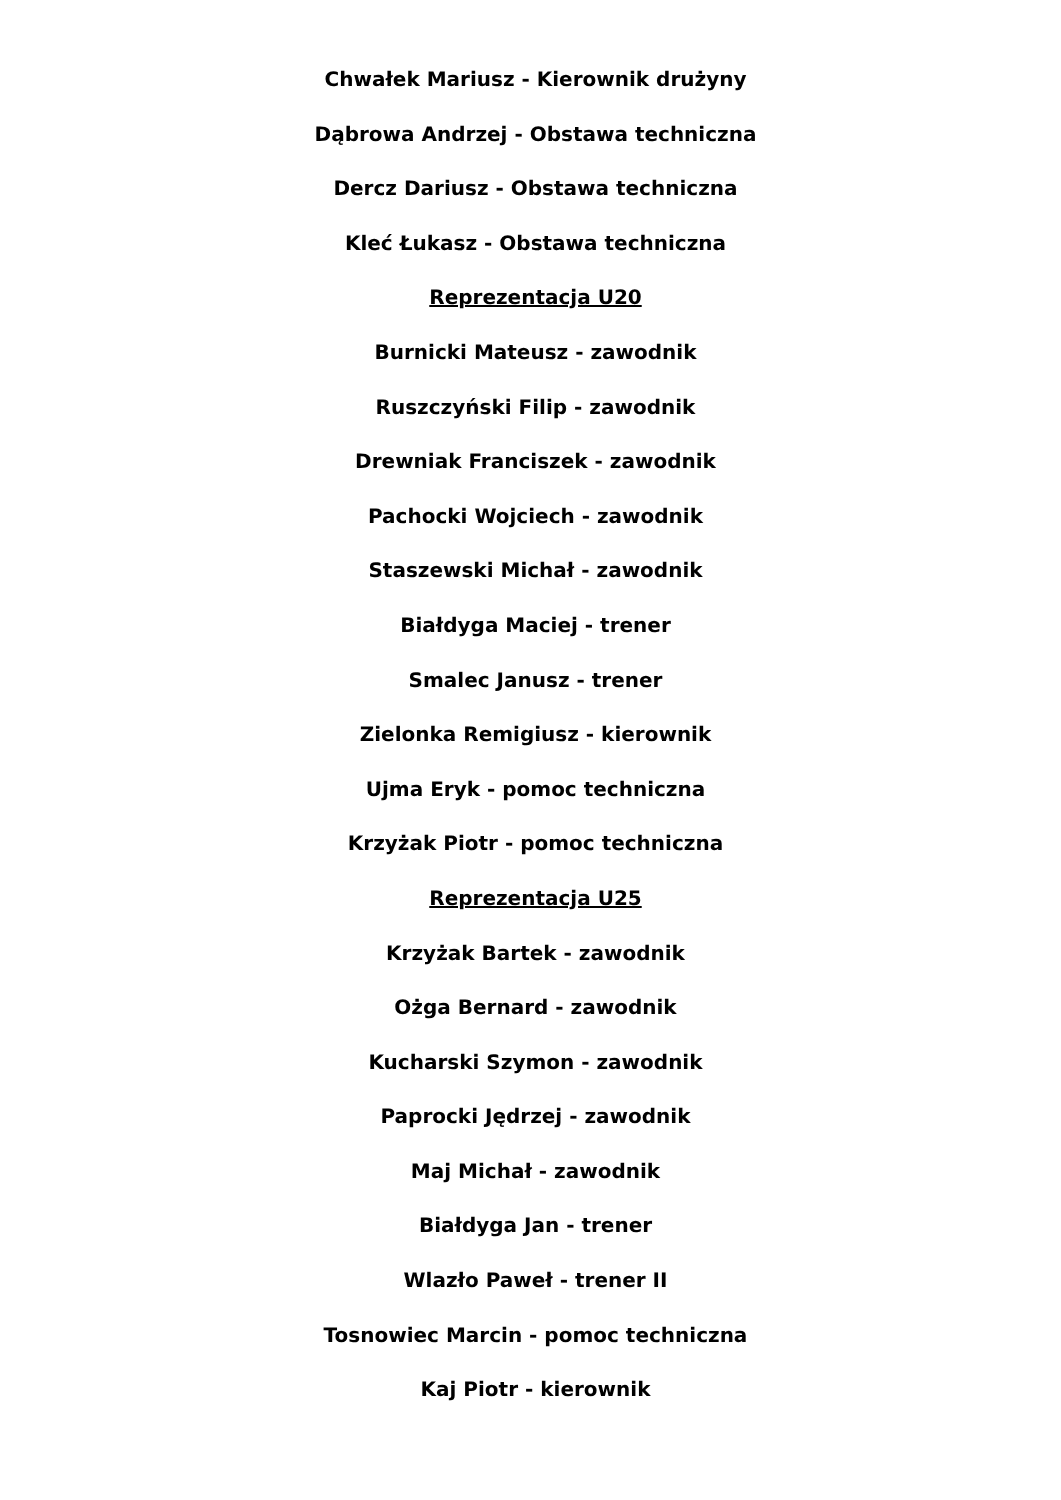Chwałek Mariusz - Kierownik drużyny
Dąbrowa Andrzej - Obstawa techniczna
Dercz Dariusz - Obstawa techniczna
Kleć Łukasz - Obstawa techniczna
Reprezentacja U20
Burnicki Mateusz - zawodnik
Ruszczyński Filip - zawodnik
Drewniak Franciszek - zawodnik
Pachocki Wojciech - zawodnik
Staszewski Michał - zawodnik
Białdyga Maciej - trener
Smalec Janusz - trener
Zielonka Remigiusz - kierownik
Ujma Eryk - pomoc techniczna
Krzyżak Piotr - pomoc techniczna
Reprezentacja U25
Krzyżak Bartek - zawodnik
Ożga Bernard - zawodnik
Kucharski Szymon - zawodnik
Paprocki Jędrzej - zawodnik
Maj Michał - zawodnik
Białdyga Jan - trener
Wlazło Paweł - trener II
Tosnowiec Marcin - pomoc techniczna
Kaj Piotr - kierownik